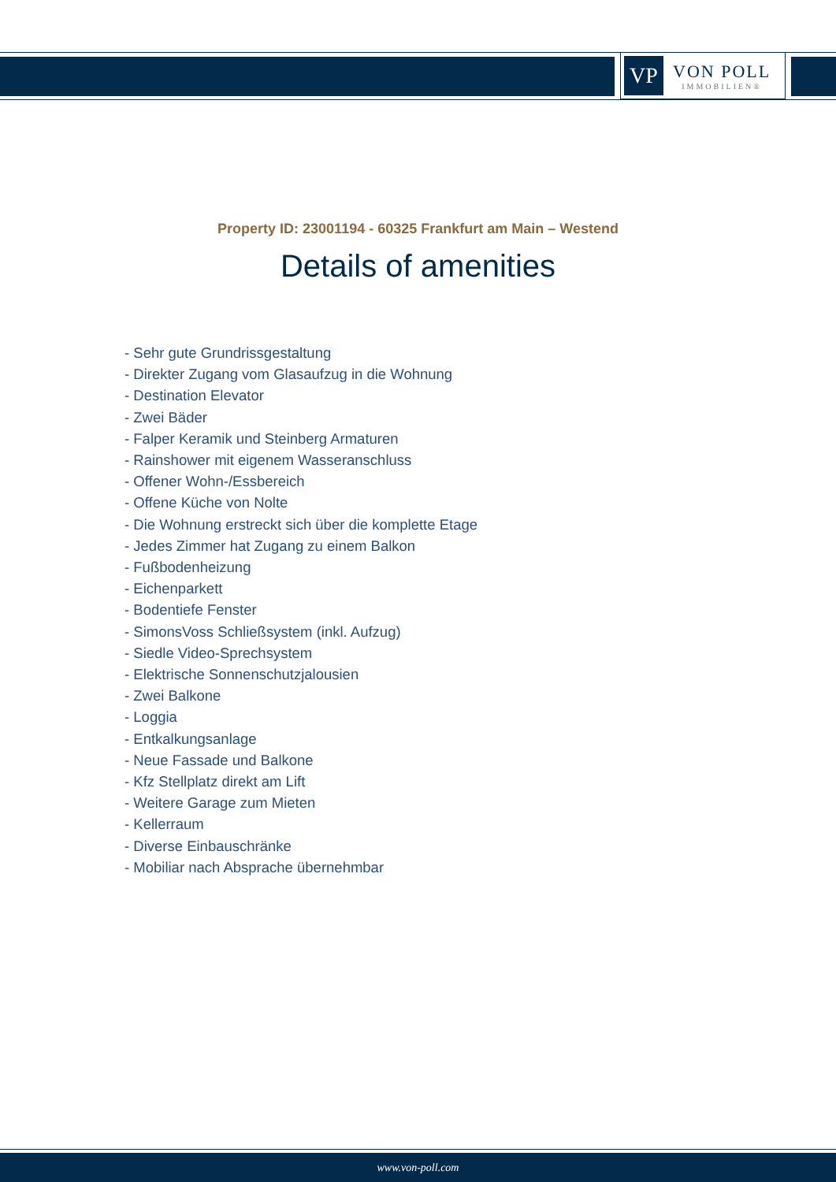VP
VON POLL
IMMOBILIEN®
Property ID: 23001194 - 60325 Frankfurt am Main – Westend
Details of amenities
- Sehr gute Grundrissgestaltung
- Direkter Zugang vom Glasaufzug in die Wohnung
- Destination Elevator
- Zwei Bäder
- Falper Keramik und Steinberg Armaturen
- Rainshower mit eigenem Wasseranschluss
- Offener Wohn-/Essbereich
- Offene Küche von Nolte
- Die Wohnung erstreckt sich über die komplette Etage
- Jedes Zimmer hat Zugang zu einem Balkon
- Fußbodenheizung
- Eichenparkett
- Bodentiefe Fenster
- SimonsVoss Schließsystem (inkl. Aufzug)
- Siedle Video-Sprechsystem
- Elektrische Sonnenschutzjalousien
- Zwei Balkone
- Loggia
- Entkalkungsanlage
- Neue Fassade und Balkone
- Kfz Stellplatz direkt am Lift
- Weitere Garage zum Mieten
- Kellerraum
- Diverse Einbauschränke
- Mobiliar nach Absprache übernehmbar
www.von-poll.com